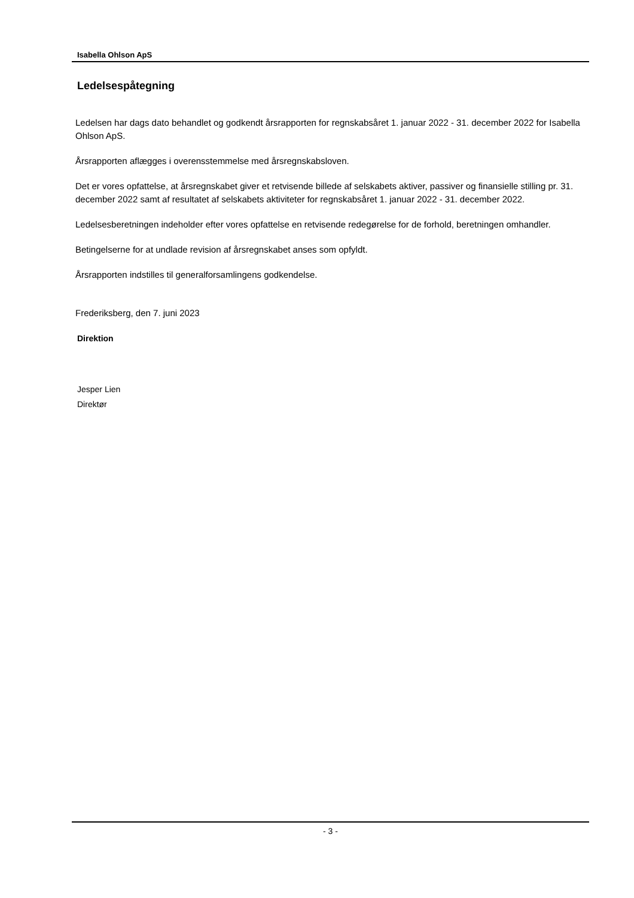Isabella Ohlson ApS
Ledelsespåtegning
Ledelsen har dags dato behandlet og godkendt årsrapporten for regnskabsåret 1. januar 2022 - 31. december 2022 for Isabella Ohlson ApS.
Årsrapporten aflægges i overensstemmelse med årsregnskabsloven.
Det er vores opfattelse, at årsregnskabet giver et retvisende billede af selskabets aktiver, passiver og finansielle stilling pr. 31. december 2022 samt af resultatet af selskabets aktiviteter for regnskabsåret 1. januar 2022 - 31. december 2022.
Ledelsesberetningen indeholder efter vores opfattelse en retvisende redegørelse for de forhold, beretningen omhandler.
Betingelserne for at undlade revision af årsregnskabet anses som opfyldt.
Årsrapporten indstilles til generalforsamlingens godkendelse.
Frederiksberg, den 7. juni 2023
Direktion
Jesper Lien
Direktør
- 3 -